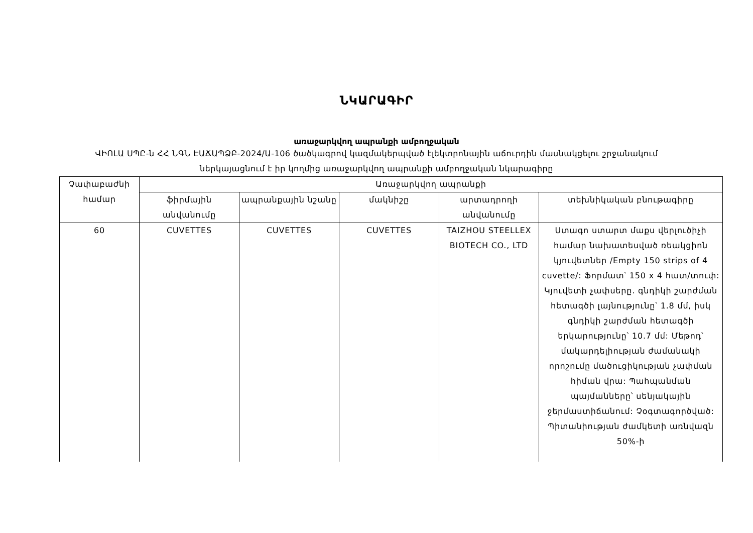ՆԿԱՐԱԳԻՐ
առաջարկվող ապրանքի ամբողջական
ՎԻՈԼԱ ՍՊԸ-ն ՀՀ ՆԳՆ ԷԱՃԱՊՁԲ-2024/Ա-106 ծածկագրով կազմակերպված էլեկտրոնային աճուրդին մասնակցելու շրջանակում
ներկայացնում է իր կողմից առաջարկվող ապրանքի ամբողջական նկարագիրը
| Չափաբաժնի համար | Առաջարկվող ապրանքի | | | | |
| --- | --- | --- | --- | --- | --- |
| | ֆիրմային անվանումը | ապրանքային նշանը | մակնիշը | արտադրողի անվանումը | տեխնիկական բնութագիրը |
| 60 | CUVETTES | CUVETTES | CUVETTES | TAIZHOU STEELLEX BIOTECH CO., LTD | Ստագո ստարտ մաքս վերլուծիչի համար նախատեսված ռեակցիոն կյուվետներ /Empty 150 strips of 4 cuvette/: Ֆորմատ՝ 150 x 4 հատ/տուփ: Կյուվետի չափսերը. գնդիկի շարժման հետագծի լայնությունը՝ 1.8 մմ, իսկ գնդիկի շարժման հետագծի երկարությունը՝ 10.7 մմ: Մեթոդ՝ մակարդելիության ժամանակի որոշումը մածուցիկության չափման հիման վրա: Պահպանման պայմանները՝ սենյակային ջերմաստիճանում: Չօգտագործված: Պիտանիության ժամկետի առնվազն 50%-ի |